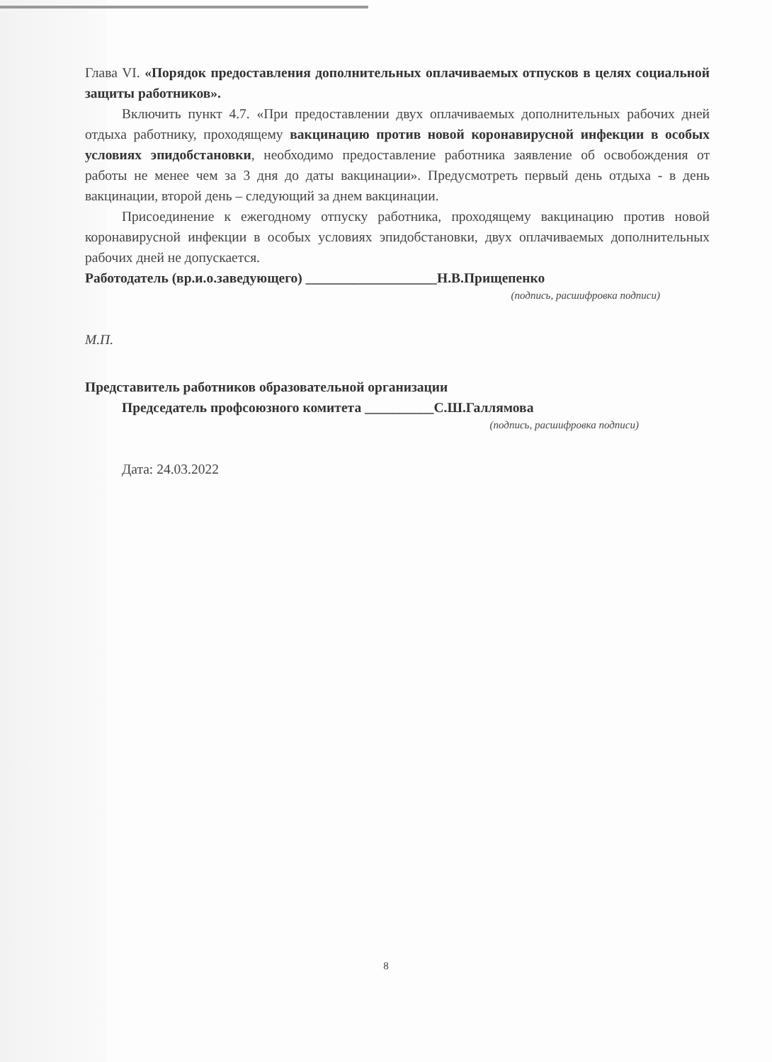Глава VI. «Порядок предоставления дополнительных оплачиваемых отпусков в целях социальной защиты работников».
Включить пункт 4.7. «При предоставлении двух оплачиваемых дополнительных рабочих дней отдыха работнику, проходящему вакцинацию против новой коронавирусной инфекции в особых условиях эпидобстановки, необходимо предоставление работника заявление об освобождения от работы не менее чем за 3 дня до даты вакцинации». Предусмотреть первый день отдыха - в день вакцинации, второй день – следующий за днем вакцинации.
Присоединение к ежегодному отпуску работника, проходящему вакцинацию против новой коронавирусной инфекции в особых условиях эпидобстановки, двух оплачиваемых дополнительных рабочих дней не допускается.
Работодатель (вр.и.о.заведующего) ___________________Н.В.Прищепенко
(подпись, расшифровка подписи)
М.П.
Представитель работников образовательной организации
Председатель профсоюзного комитета __________С.Ш.Галлямова
(подпись, расшифровка подписи)
Дата: 24.03.2022
8